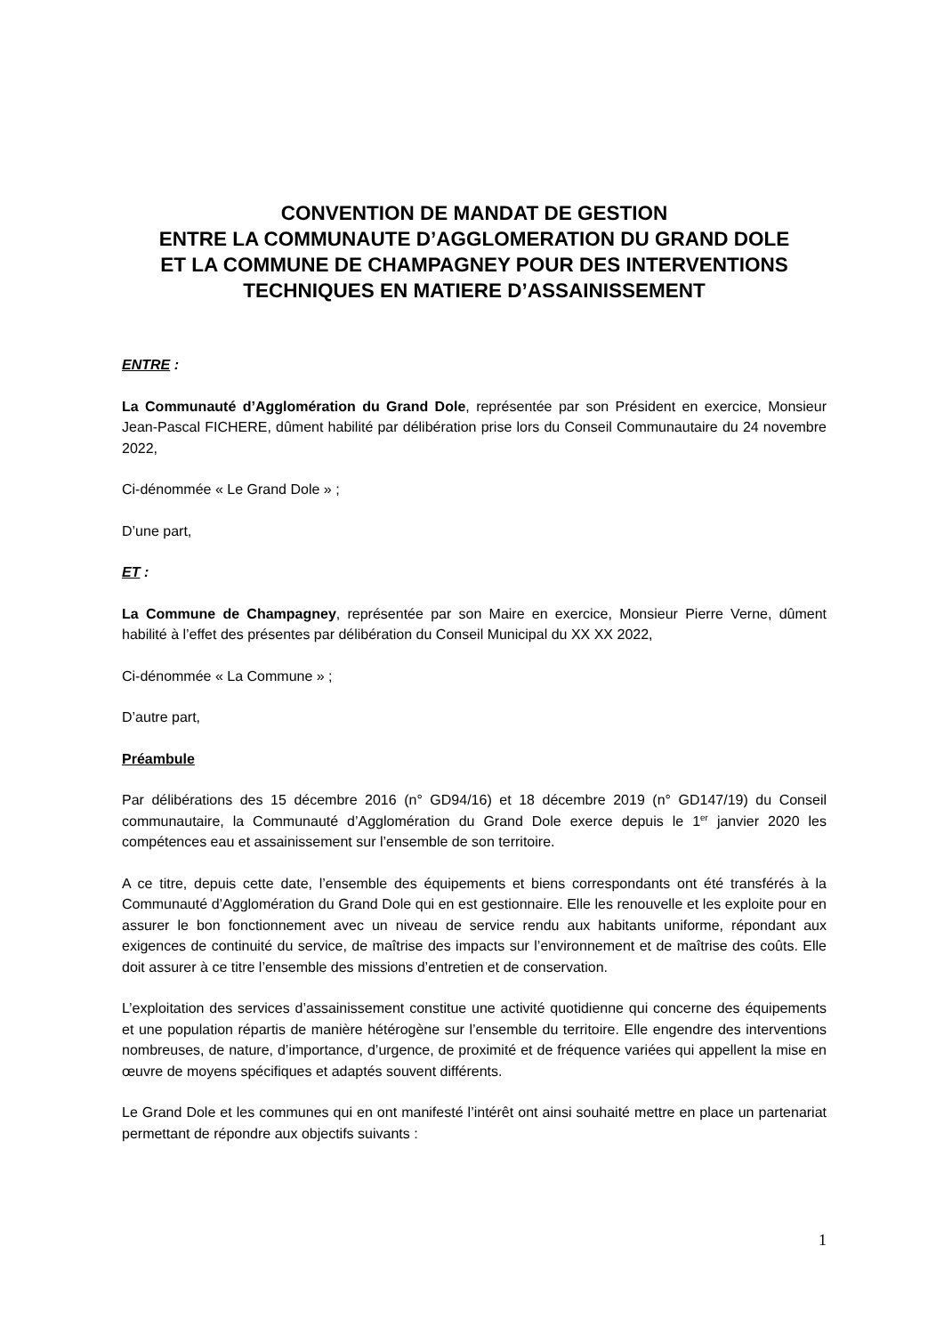CONVENTION DE MANDAT DE GESTION
ENTRE LA COMMUNAUTE D’AGGLOMERATION DU GRAND DOLE
ET LA COMMUNE DE CHAMPAGNEY POUR DES INTERVENTIONS
TECHNIQUES EN MATIERE D’ASSAINISSEMENT
ENTRE :
La Communauté d’Agglomération du Grand Dole, représentée par son Président en exercice, Monsieur Jean-Pascal FICHERE, dûment habilité par délibération prise lors du Conseil Communautaire du 24 novembre 2022,
Ci-dénommée « Le Grand Dole » ;
D’une part,
ET :
La Commune de Champagney, représentée par son Maire en exercice, Monsieur Pierre Verne, dûment habilité à l’effet des présentes par délibération du Conseil Municipal du XX XX 2022,
Ci-dénommée « La Commune » ;
D’autre part,
Préambule
Par délibérations des 15 décembre 2016 (n° GD94/16) et 18 décembre 2019 (n° GD147/19) du Conseil communautaire, la Communauté d’Agglomération du Grand Dole exerce depuis le 1<sup>er</sup> janvier 2020 les compétences eau et assainissement sur l’ensemble de son territoire.
A ce titre, depuis cette date, l’ensemble des équipements et biens correspondants ont été transférés à la Communauté d’Agglomération du Grand Dole qui en est gestionnaire. Elle les renouvelle et les exploite pour en assurer le bon fonctionnement avec un niveau de service rendu aux habitants uniforme, répondant aux exigences de continuité du service, de maîtrise des impacts sur l’environnement et de maîtrise des coûts. Elle doit assurer à ce titre l’ensemble des missions d’entretien et de conservation.
L’exploitation des services d’assainissement constitue une activité quotidienne qui concerne des équipements et une population répartis de manière hétérogène sur l’ensemble du territoire. Elle engendre des interventions nombreuses, de nature, d’importance, d’urgence, de proximité et de fréquence variées qui appellent la mise en œuvre de moyens spécifiques et adaptés souvent différents.
Le Grand Dole et les communes qui en ont manifesté l’intérêt ont ainsi souhaité mettre en place un partenariat permettant de répondre aux objectifs suivants :
1